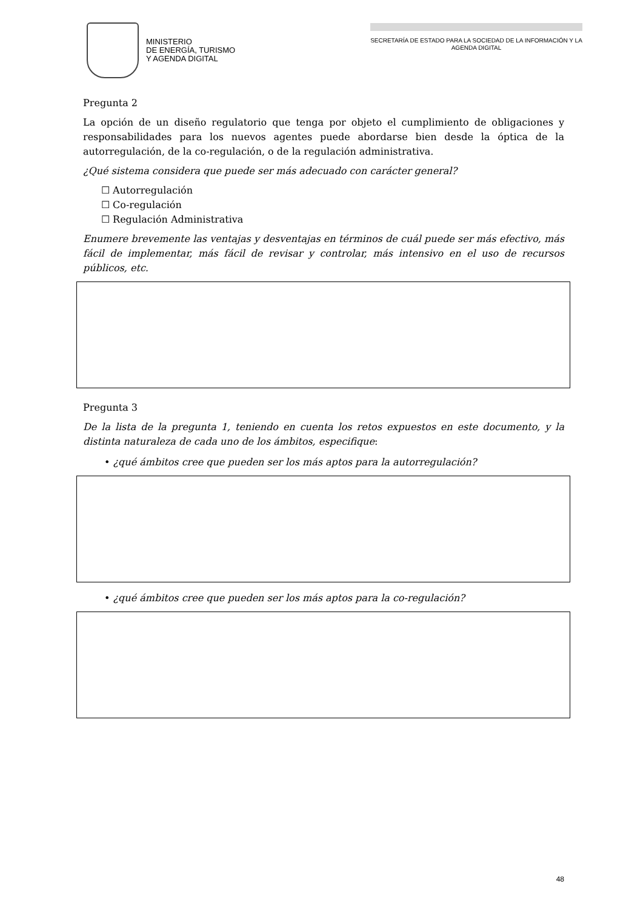MINISTERIO
DE ENERGÍA, TURISMO
Y AGENDA DIGITAL
SECRETARÍA DE ESTADO PARA LA SOCIEDAD DE LA INFORMACIÓN Y LA AGENDA DIGITAL
Pregunta 2
La opción de un diseño regulatorio que tenga por objeto el cumplimiento de obligaciones y responsabilidades para los nuevos agentes puede abordarse bien desde la óptica de la autorregulación, de la co-regulación, o de la regulación administrativa.
¿Qué sistema considera que puede ser más adecuado con carácter general?
☐ Autorregulación
☐ Co-regulación
☐ Regulación Administrativa
Enumere brevemente las ventajas y desventajas en términos de cuál puede ser más efectivo, más fácil de implementar, más fácil de revisar y controlar, más intensivo en el uso de recursos públicos, etc.
Pregunta 3
De la lista de la pregunta 1, teniendo en cuenta los retos expuestos en este documento, y la distinta naturaleza de cada uno de los ámbitos, especifique:
• ¿qué ámbitos cree que pueden ser los más aptos para la autorregulación?
• ¿qué ámbitos cree que pueden ser los más aptos para la co-regulación?
48